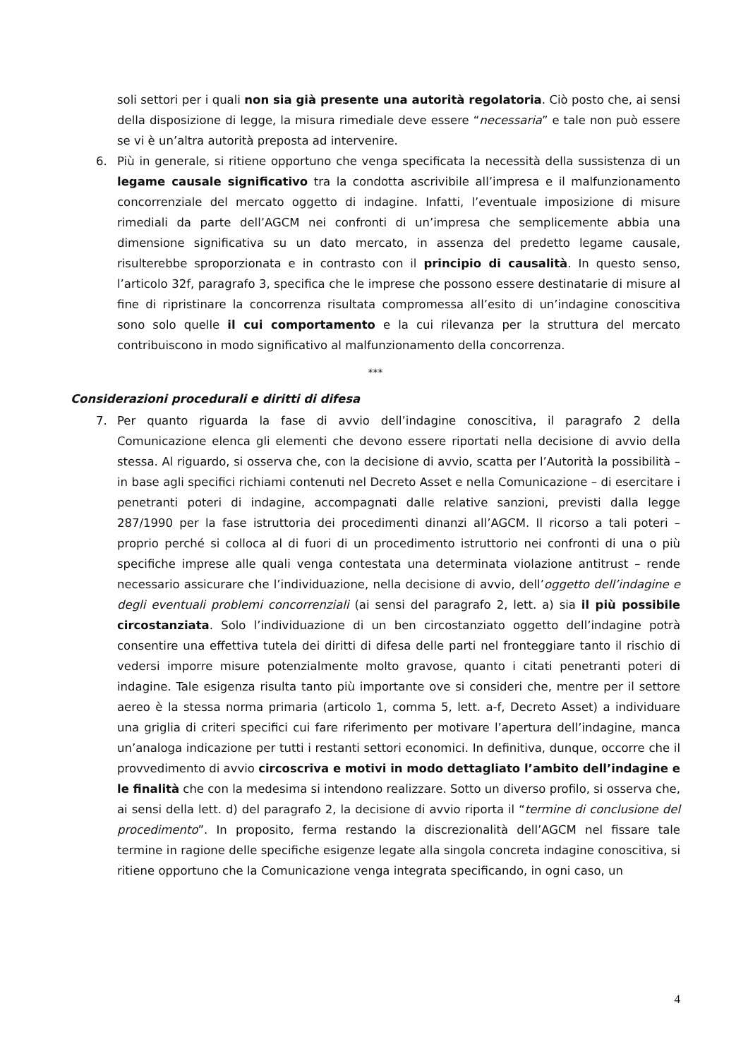soli settori per i quali non sia già presente una autorità regolatoria. Ciò posto che, ai sensi della disposizione di legge, la misura rimediale deve essere “necessaria” e tale non può essere se vi è un’altra autorità preposta ad intervenire.
6. Più in generale, si ritiene opportuno che venga specificata la necessità della sussistenza di un legame causale significativo tra la condotta ascrivibile all’impresa e il malfunzionamento concorrenziale del mercato oggetto di indagine. Infatti, l’eventuale imposizione di misure rimediali da parte dell’AGCM nei confronti di un’impresa che semplicemente abbia una dimensione significativa su un dato mercato, in assenza del predetto legame causale, risulterebbe sproporzionata e in contrasto con il principio di causalità. In questo senso, l’articolo 32f, paragrafo 3, specifica che le imprese che possono essere destinatarie di misure al fine di ripristinare la concorrenza risultata compromessa all’esito di un’indagine conoscitiva sono solo quelle il cui comportamento e la cui rilevanza per la struttura del mercato contribuiscono in modo significativo al malfunzionamento della concorrenza.
***
Considerazioni procedurali e diritti di difesa
7. Per quanto riguarda la fase di avvio dell’indagine conoscitiva, il paragrafo 2 della Comunicazione elenca gli elementi che devono essere riportati nella decisione di avvio della stessa. Al riguardo, si osserva che, con la decisione di avvio, scatta per l’Autorità la possibilità – in base agli specifici richiami contenuti nel Decreto Asset e nella Comunicazione – di esercitare i penetranti poteri di indagine, accompagnati dalle relative sanzioni, previsti dalla legge 287/1990 per la fase istruttoria dei procedimenti dinanzi all’AGCM. Il ricorso a tali poteri – proprio perché si colloca al di fuori di un procedimento istruttorio nei confronti di una o più specifiche imprese alle quali venga contestata una determinata violazione antitrust – rende necessario assicurare che l’individuazione, nella decisione di avvio, dell’oggetto dell’indagine e degli eventuali problemi concorrenziali (ai sensi del paragrafo 2, lett. a) sia il più possibile circostanziata. Solo l’individuazione di un ben circostanziato oggetto dell’indagine potrà consentire una effettiva tutela dei diritti di difesa delle parti nel fronteggiare tanto il rischio di vedersi imporre misure potenzialmente molto gravose, quanto i citati penetranti poteri di indagine. Tale esigenza risulta tanto più importante ove si consideri che, mentre per il settore aereo è la stessa norma primaria (articolo 1, comma 5, lett. a-f, Decreto Asset) a individuare una griglia di criteri specifici cui fare riferimento per motivare l’apertura dell’indagine, manca un’analoga indicazione per tutti i restanti settori economici. In definitiva, dunque, occorre che il provvedimento di avvio circoscriva e motivi in modo dettagliato l’ambito dell’indagine e le finalità che con la medesima si intendono realizzare. Sotto un diverso profilo, si osserva che, ai sensi della lett. d) del paragrafo 2, la decisione di avvio riporta il “termine di conclusione del procedimento”. In proposito, ferma restando la discrezionalità dell’AGCM nel fissare tale termine in ragione delle specifiche esigenze legate alla singola concreta indagine conoscitiva, si ritiene opportuno che la Comunicazione venga integrata specificando, in ogni caso, un
4